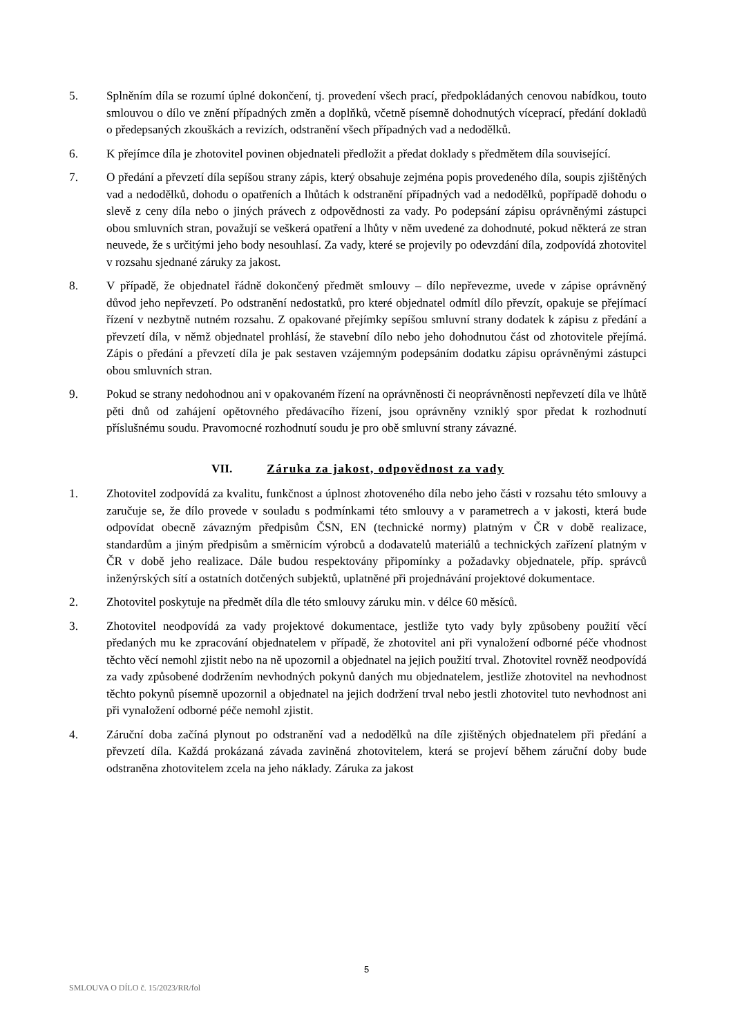5. Splněním díla se rozumí úplné dokončení, tj. provedení všech prací, předpokládaných cenovou nabídkou, touto smlouvou o dílo ve znění případných změn a doplňků, včetně písemně dohodnutých víceprací, předání dokladů o předepsaných zkouškách a revizích, odstranění všech případných vad a nedodělků.
6. K přejímce díla je zhotovitel povinen objednateli předložit a předat doklady s předmětem díla související.
7. O předání a převzetí díla sepíšou strany zápis, který obsahuje zejména popis provedeného díla, soupis zjištěných vad a nedodělků, dohodu o opatřeních a lhůtách k odstranění případných vad a nedodělků, popřípadě dohodu o slevě z ceny díla nebo o jiných právech z odpovědnosti za vady. Po podepsání zápisu oprávněnými zástupci obou smluvních stran, považují se veškerá opatření a lhůty v něm uvedené za dohodnuté, pokud některá ze stran neuvede, že s určitými jeho body nesouhlasí. Za vady, které se projevily po odevzdání díla, zodpovídá zhotovitel v rozsahu sjednané záruky za jakost.
8. V případě, že objednatel řádně dokončený předmět smlouvy – dílo nepřevezme, uvede v zápise oprávněný důvod jeho nepřevzetí. Po odstranění nedostatků, pro které objednatel odmítl dílo převzít, opakuje se přejímací řízení v nezbytně nutném rozsahu. Z opakované přejímky sepíšou smluvní strany dodatek k zápisu z předání a převzetí díla, v němž objednatel prohlásí, že stavební dílo nebo jeho dohodnutou část od zhotovitele přejímá. Zápis o předání a převzetí díla je pak sestaven vzájemným podepsáním dodatku zápisu oprávněnými zástupci obou smluvních stran.
9. Pokud se strany nedohodnou ani v opakovaném řízení na oprávněnosti či neoprávněnosti nepřevzetí díla ve lhůtě pěti dnů od zahájení opětovného předávacího řízení, jsou oprávněny vzniklý spor předat k rozhodnutí příslušnému soudu. Pravomocné rozhodnutí soudu je pro obě smluvní strany závazné.
VII. Záruka za jakost, odpovědnost za vady
1. Zhotovitel zodpovídá za kvalitu, funkčnost a úplnost zhotoveného díla nebo jeho části v rozsahu této smlouvy a zaručuje se, že dílo provede v souladu s podmínkami této smlouvy a v parametrech a v jakosti, která bude odpovídat obecně závazným předpisům ČSN, EN (technické normy) platným v ČR v době realizace, standardům a jiným předpisům a směrnicím výrobců a dodavatelů materiálů a technických zařízení platným v ČR v době jeho realizace. Dále budou respektovány připomínky a požadavky objednatele, příp. správců inženýrských sítí a ostatních dotčených subjektů, uplatněné při projednávání projektové dokumentace.
2. Zhotovitel poskytuje na předmět díla dle této smlouvy záruku min. v délce 60 měsíců.
3. Zhotovitel neodpovídá za vady projektové dokumentace, jestliže tyto vady byly způsobeny použití věcí předaných mu ke zpracování objednatelem v případě, že zhotovitel ani při vynaložení odborné péče vhodnost těchto věcí nemohl zjistit nebo na ně upozornil a objednatel na jejich použití trval. Zhotovitel rovněž neodpovídá za vady způsobené dodržením nevhodných pokynů daných mu objednatelem, jestliže zhotovitel na nevhodnost těchto pokynů písemně upozornil a objednatel na jejich dodržení trval nebo jestli zhotovitel tuto nevhodnost ani při vynaložení odborné péče nemohl zjistit.
4. Záruční doba začíná plynout po odstranění vad a nedodělků na díle zjištěných objednatelem při předání a převzetí díla. Každá prokázaná závada zaviněná zhotovitelem, která se projeví během záruční doby bude odstraněna zhotovitelem zcela na jeho náklady. Záruka za jakost
5
SMLOUVA O DÍLO č. 15/2023/RR/fol